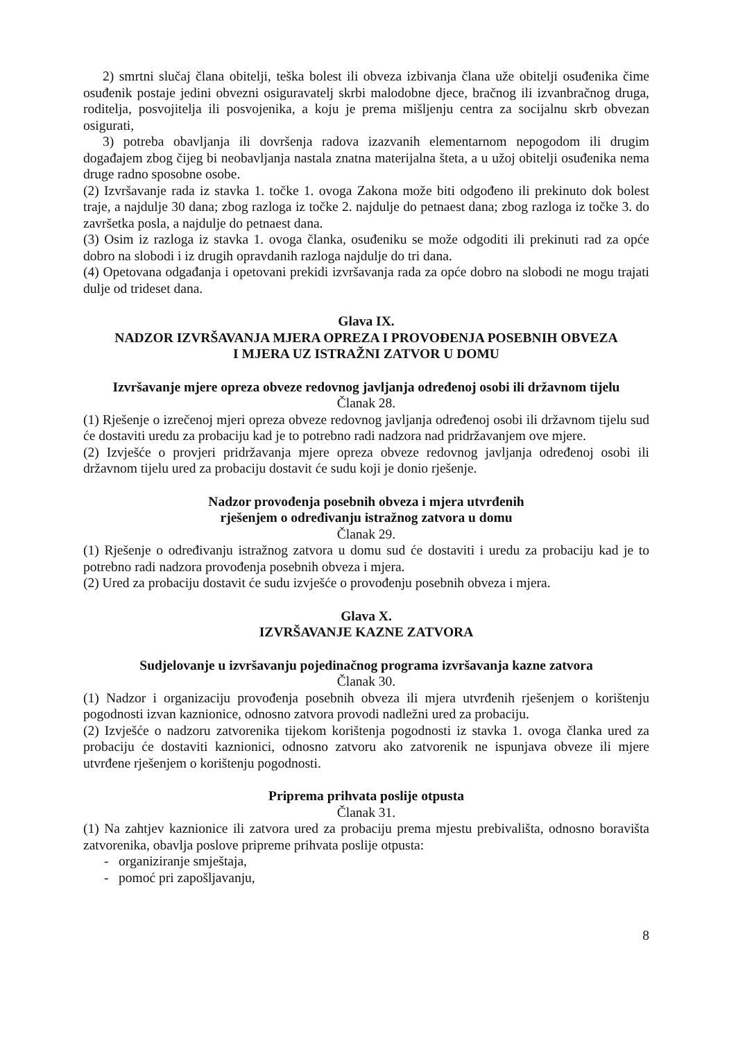2) smrtni slučaj člana obitelji, teška bolest ili obveza izbivanja člana uže obitelji osuđenika čime osuđenik postaje jedini obvezni osiguravatelj skrbi malodobne djece, bračnog ili izvanbračnog druga, roditelja, posvojitelja ili posvojenika, a koju je prema mišljenju centra za socijalnu skrb obvezan osigurati,
3) potreba obavljanja ili dovršenja radova izazvanih elementarnom nepogodom ili drugim događajem zbog čijeg bi neobavljanja nastala znatna materijalna šteta, a u užoj obitelji osuđenika nema druge radno sposobne osobe.
(2) Izvršavanje rada iz stavka 1. točke 1. ovoga Zakona može biti odgođeno ili prekinuto dok bolest traje, a najdulje 30 dana; zbog razloga iz točke 2. najdulje do petnaest dana; zbog razloga iz točke 3. do završetka posla, a najdulje do petnaest dana.
(3) Osim iz razloga iz stavka 1. ovoga članka, osuđeniku se može odgoditi ili prekinuti rad za opće dobro na slobodi i iz drugih opravdanih razloga najdulje do tri dana.
(4) Opetovana odgađanja i opetovani prekidi izvršavanja rada za opće dobro na slobodi ne mogu trajati dulje od trideset dana.
Glava IX.
NADZOR IZVRŠAVANJA MJERA OPREZA I PROVOĐENJA POSEBNIH OBVEZA
I MJERA UZ ISTRAŽNI ZATVOR U DOMU
Izvršavanje mjere opreza obveze redovnog javljanja određenoj osobi ili državnom tijelu
Članak 28.
(1) Rješenje o izrečenoj mjeri opreza obveze redovnog javljanja određenoj osobi ili državnom tijelu sud će dostaviti uredu za probaciju kad je to potrebno radi nadzora nad pridržavanjem ove mjere.
(2) Izvješće o provjeri pridržavanja mjere opreza obveze redovnog javljanja određenoj osobi ili državnom tijelu ured za probaciju dostavit će sudu koji je donio rješenje.
Nadzor provođenja posebnih obveza i mjera utvrđenih
rješenjem o određivanju istražnog zatvora u domu
Članak 29.
(1) Rješenje o određivanju istražnog zatvora u domu sud će dostaviti i uredu za probaciju kad je to potrebno radi nadzora provođenja posebnih obveza i mjera.
(2) Ured za probaciju dostavit će sudu izvješće o provođenju posebnih obveza i mjera.
Glava X.
IZVRŠAVANJE KAZNE ZATVORA
Sudjelovanje u izvršavanju pojedinačnog programa izvršavanja kazne zatvora
Članak 30.
(1) Nadzor i organizaciju provođenja posebnih obveza ili mjera utvrđenih rješenjem o korištenju pogodnosti izvan kaznionice, odnosno zatvora provodi nadležni ured za probaciju.
(2) Izvješće o nadzoru zatvorenika tijekom korištenja pogodnosti iz stavka 1. ovoga članka ured za probaciju će dostaviti kaznionici, odnosno zatvoru ako zatvorenik ne ispunjava obveze ili mjere utvrđene rješenjem o korištenju pogodnosti.
Priprema prihvata poslije otpusta
Članak 31.
(1) Na zahtjev kaznionice ili zatvora ured za probaciju prema mjestu prebivališta, odnosno boravišta zatvorenika, obavlja poslove pripreme prihvata poslije otpusta:
- organiziranje smještaja,
- pomoć pri zapošljavanju,
8